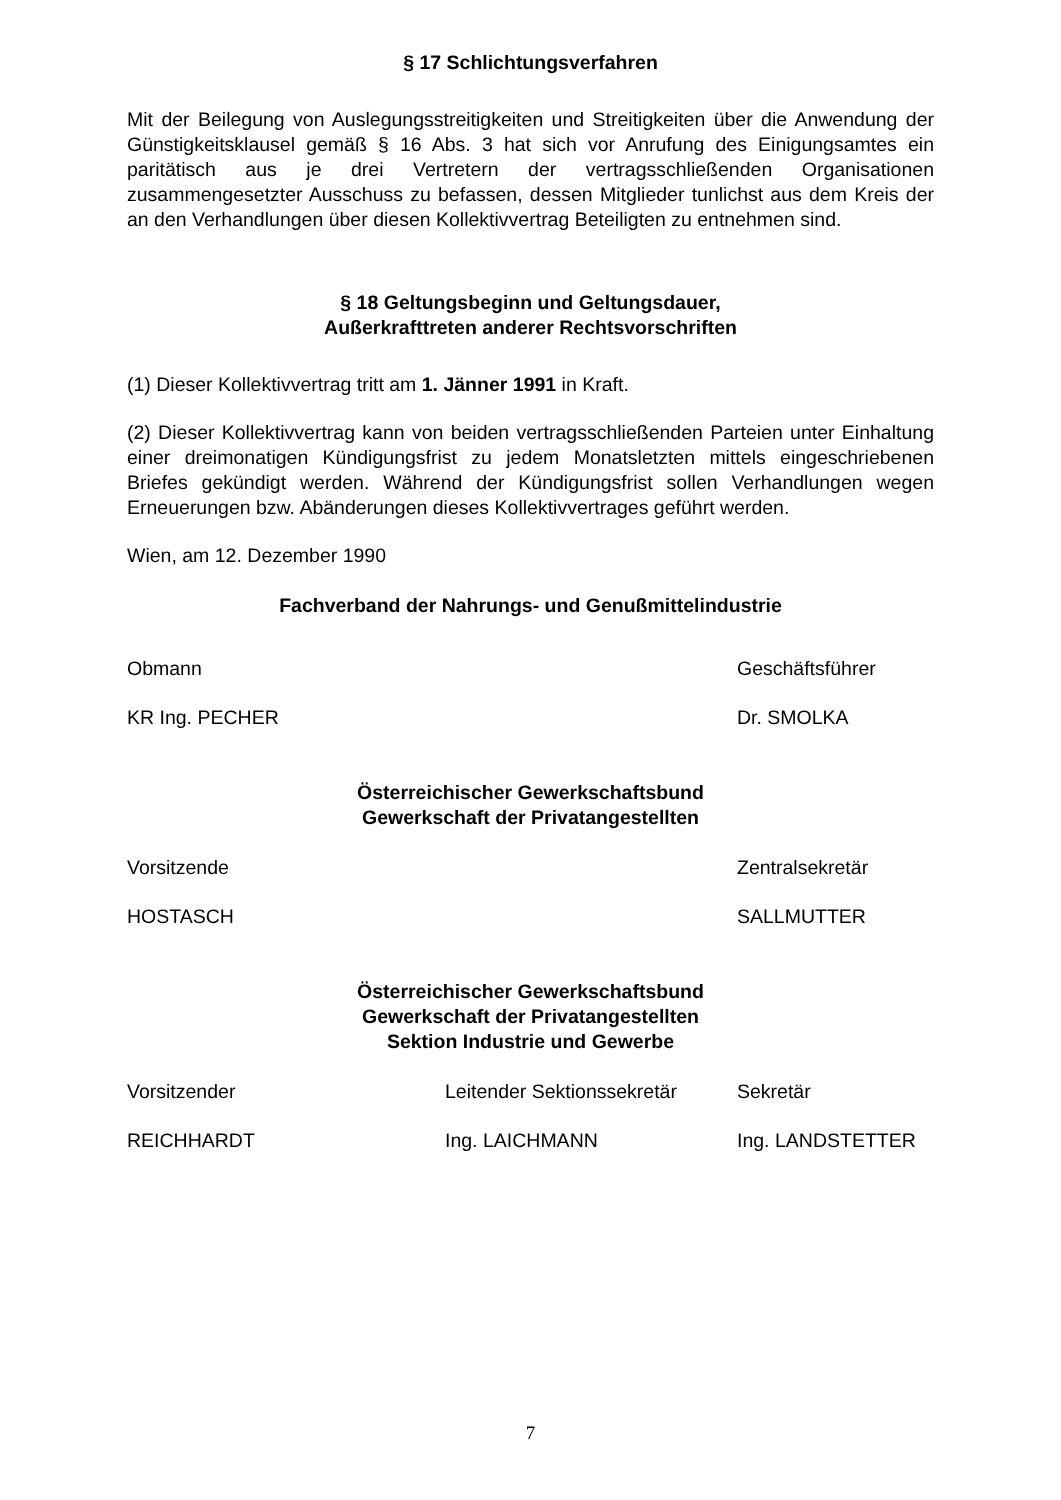§ 17 Schlichtungsverfahren
Mit der Beilegung von Auslegungsstreitigkeiten und Streitigkeiten über die Anwendung der Günstigkeitsklausel gemäß § 16 Abs. 3 hat sich vor Anrufung des Einigungsamtes ein paritätisch aus je drei Vertretern der vertragsschließenden Organisationen zusammengesetzter Ausschuss zu befassen, dessen Mitglieder tunlichst aus dem Kreis der an den Verhandlungen über diesen Kollektivvertrag Beteiligten zu entnehmen sind.
§ 18 Geltungsbeginn und Geltungsdauer,
Außerkrafttreten anderer Rechtsvorschriften
(1) Dieser Kollektivvertrag tritt am 1. Jänner 1991 in Kraft.
(2) Dieser Kollektivvertrag kann von beiden vertragsschließenden Parteien unter Einhaltung einer dreimonatigen Kündigungsfrist zu jedem Monatsletzten mittels eingeschriebenen Briefes gekündigt werden. Während der Kündigungsfrist sollen Verhandlungen wegen Erneuerungen bzw. Abänderungen dieses Kollektivvertrages geführt werden.
Wien, am 12. Dezember 1990
Fachverband der Nahrungs- und Genußmittelindustrie
Obmann Geschäftsführer
KR Ing. PECHER Dr. SMOLKA
Österreichischer Gewerkschaftsbund
Gewerkschaft der Privatangestellten
Vorsitzende Zentralsekretär
HOSTASCH SALLMUTTER
Österreichischer Gewerkschaftsbund
Gewerkschaft der Privatangestellten
Sektion Industrie und Gewerbe
Vorsitzender Leitender Sektionssekretär
Sekretär
REICHHARDT Ing. LAICHMANN Ing. LANDSTETTER
7